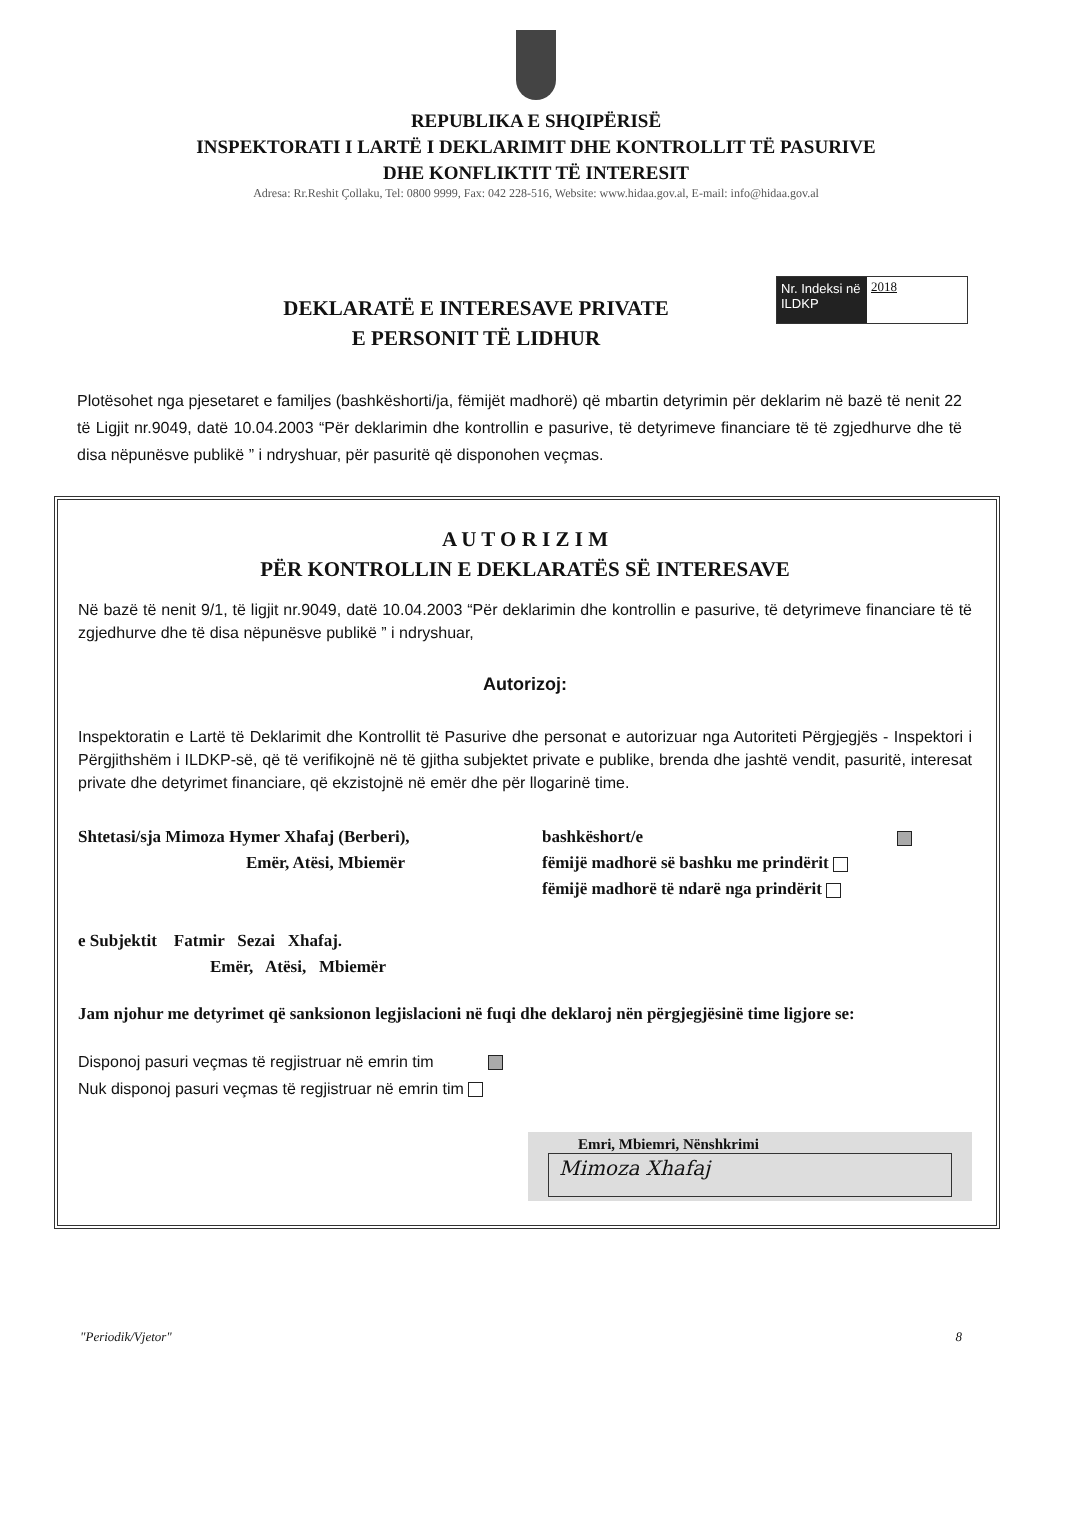REPUBLIKA E SHQIPËRISË
INSPEKTORATI I LARTË I DEKLARIMIT DHE KONTROLLIT TË PASURIVE
DHE KONFLIKTIT TË INTERESIT
Adresa: Rr.Reshit Çollaku, Tel: 0800 9999, Fax: 042 228-516, Website: www.hidaa.gov.al, E-mail: info@hidaa.gov.al
Nr. Indeksi në ILDKP
2018
DEKLARATË E INTERESAVE PRIVATE
E PERSONIT TË LIDHUR
Plotësohet nga pjesetaret e familjes (bashkëshorti/ja, fëmijët madhorë) që mbartin detyrimin për deklarim në bazë të nenit 22 të Ligjit nr.9049, datë 10.04.2003 “Për deklarimin dhe kontrollin e pasurive, të detyrimeve financiare të të zgjedhurve dhe të disa nëpunësve publikë ” i ndryshuar, për pasuritë që disponohen veçmas.
A U T O R I Z I M
PËR KONTROLLIN E DEKLARATËS SË INTERESAVE
Në bazë të nenit 9/1, të ligjit nr.9049, datë 10.04.2003 “Për deklarimin dhe kontrollin e pasurive, të detyrimeve financiare të të zgjedhurve dhe të disa nëpunësve publikë ” i ndryshuar,
Autorizoj:
Inspektoratin e Lartë të Deklarimit dhe Kontrollit të Pasurive dhe personat e autorizuar nga Autoriteti Përgjegjës - Inspektori i Përgjithshëm i ILDKP-së, që të verifikojnë në të gjitha subjektet private e publike, brenda dhe jashtë vendit, pasuritë, interesat private dhe detyrimet financiare, që ekzistojnë në emër dhe për llogarinë time.
Shtetasi/sja Mimoza Hymer Xhafaj (Berberi),
Emër, Atësi, Mbiemër
bashkëshort/e
fëmijë madhorë së bashku me prindërit
fëmijë madhorë të ndarë nga prindërit
e Subjektit Fatmir Sezai Xhafaj.
Emër, Atësi, Mbiemër
Jam njohur me detyrimet që sanksionon legjislacioni në fuqi dhe deklaroj nën përgjegjësinë time ligjore se:
Disponoj pasuri veçmas të regjistruar në emrin tim
Nuk disponoj pasuri veçmas të regjistruar në emrin tim
Emri, Mbiemri, Nënshkrimi
Mimoza Xhafaj
"Periodik/Vjetor" 8